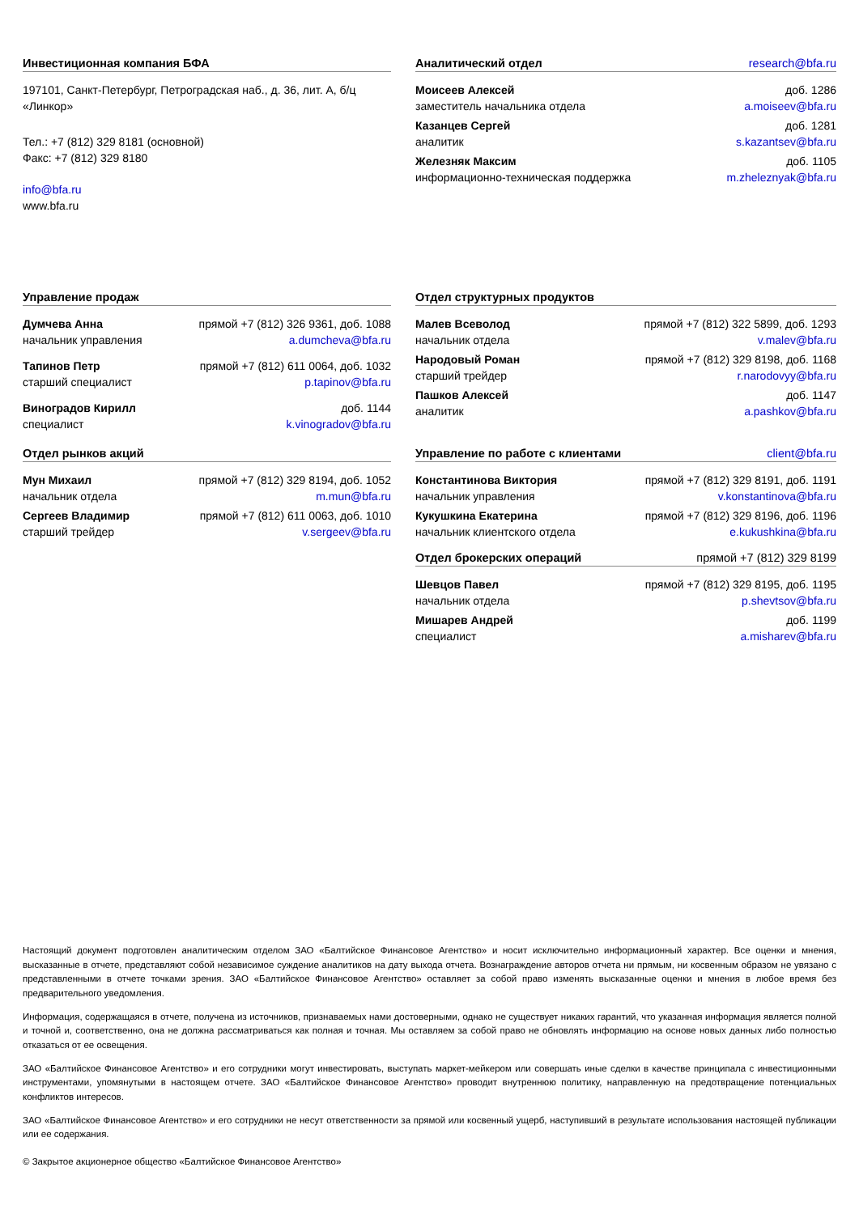Инвестиционная компания БФА
197101, Санкт-Петербург, Петроградская наб., д. 36, лит. А, б/ц «Линкор»
Тел.: +7 (812) 329 8181 (основной)
Факс: +7 (812) 329 8180
info@bfa.ru
www.bfa.ru
Аналитический отдел research@bfa.ru
Моисеев Алексей доб. 1286
заместитель начальника отдела a.moiseev@bfa.ru
Казанцев Сергей доб. 1281
аналитик s.kazantsev@bfa.ru
Железняк Максим доб. 1105
информационно-техническая поддержка m.zheleznyak@bfa.ru
Управление продаж
Думчева Анна прямой +7 (812) 326 9361, доб. 1088
начальник управления a.dumcheva@bfa.ru
Тапинов Петр прямой +7 (812) 611 0064, доб. 1032
старший специалист p.tapinov@bfa.ru
Виноградов Кирилл доб. 1144
специалист k.vinogradov@bfa.ru
Отдел рынков акций
Мун Михаил прямой +7 (812) 329 8194, доб. 1052
начальник отдела m.mun@bfa.ru
Сергеев Владимир прямой +7 (812) 611 0063, доб. 1010
старший трейдер v.sergeev@bfa.ru
Отдел структурных продуктов
Малев Всеволод прямой +7 (812) 322 5899, доб. 1293
начальник отдела v.malev@bfa.ru
Народовый Роман прямой +7 (812) 329 8198, доб. 1168
старший трейдер r.narodovyy@bfa.ru
Пашков Алексей доб. 1147
аналитик a.pashkov@bfa.ru
Управление по работе с клиентами client@bfa.ru
Константинова Виктория прямой +7 (812) 329 8191, доб. 1191
начальник управления v.konstantinova@bfa.ru
Кукушкина Екатерина прямой +7 (812) 329 8196, доб. 1196
начальник клиентского отдела e.kukushkina@bfa.ru
Отдел брокерских операций прямой +7 (812) 329 8199
Шевцов Павел прямой +7 (812) 329 8195, доб. 1195
начальник отдела p.shevtsov@bfa.ru
Мишарев Андрей доб. 1199
специалист a.misharev@bfa.ru
Настоящий документ подготовлен аналитическим отделом ЗАО «Балтийское Финансовое Агентство» и носит исключительно информационный характер. Все оценки и мнения, высказанные в отчете, представляют собой независимое суждение аналитиков на дату выхода отчета. Вознаграждение авторов отчета ни прямым, ни косвенным образом не увязано с представленными в отчете точками зрения. ЗАО «Балтийское Финансовое Агентство» оставляет за собой право изменять высказанные оценки и мнения в любое время без предварительного уведомления.
Информация, содержащаяся в отчете, получена из источников, признаваемых нами достоверными, однако не существует никаких гарантий, что указанная информация является полной и точной и, соответственно, она не должна рассматриваться как полная и точная. Мы оставляем за собой право не обновлять информацию на основе новых данных либо полностью отказаться от ее освещения.
ЗАО «Балтийское Финансовое Агентство» и его сотрудники могут инвестировать, выступать маркет-мейкером или совершать иные сделки в качестве принципала с инвестиционными инструментами, упомянутыми в настоящем отчете. ЗАО «Балтийское Финансовое Агентство» проводит внутреннюю политику, направленную на предотвращение потенциальных конфликтов интересов.
ЗАО «Балтийское Финансовое Агентство» и его сотрудники не несут ответственности за прямой или косвенный ущерб, наступивший в результате использования настоящей публикации или ее содержания.
© Закрытое акционерное общество «Балтийское Финансовое Агентство»